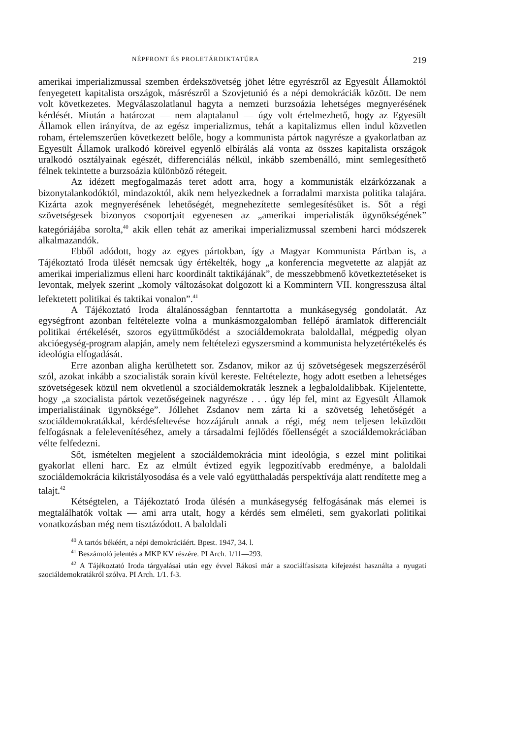NÉPFRONT ÉS PROLETÁRDIKTATÚRA 219
amerikai imperializmussal szemben érdekszövetség jöhet létre egyrészről az Egyesült Államoktól fenyegetett kapitalista országok, másrészről a Szovjetunió és a népi demokráciák között. De nem volt következetes. Megválaszolatlanul hagyta a nemzeti burzsoázia lehetséges megnyerésének kérdését. Miután a határozat — nem alaptalanul — úgy volt értelmezhető, hogy az Egyesült Államok ellen irányítva, de az egész imperializmus, tehát a kapitalizmus ellen indul közvetlen roham, értelemszerűen következett belőle, hogy a kommunista pártok nagyrésze a gyakorlatban az Egyesült Államok uralkodó köreivel egyenlő elbírálás alá vonta az összes kapitalista országok uralkodó osztályainak egészét, differenciálás nélkül, inkább szembenálló, mint semlegesíthető félnek tekintette a burzsoázia különböző rétegeit.
Az idézett megfogalmazás teret adott arra, hogy a kommunisták elzárkózzanak a bizonytalankodóktól, mindazoktól, akik nem helyezkednek a forradalmi marxista politika talajára. Kizárta azok megnyerésének lehetőségét, megnehezítette semlegesítésüket is. Sőt a régi szövetségesek bizonyos csoportjait egyenesen az „amerikai imperialisták ügynökségének” kategóriájába sorolta,<sup>40</sup> akik ellen tehát az amerikai imperializmussal szembeni harci módszerek alkalmazandók.
Ebből adódott, hogy az egyes pártokban, így a Magyar Kommunista Pártban is, a Tájékoztató Iroda ülését nemcsak úgy értékelték, hogy „a konferencia megvetette az alapját az amerikai imperializmus elleni harc koordinált taktikájának”, de messzebbmenő következtetéseket is levontak, melyek szerint „komoly változásokat dolgozott ki a Kommintern VII. kongresszusa által lefektetett politikai és taktikai vonalon”.<sup>41</sup>
A Tájékoztató Iroda általánosságban fenntartotta a munkásegység gondolatát. Az egységfront azonban feltételezte volna a munkásmozgalomban fellépő áramlatok differenciált politikai értékelését, szoros együttműködést a szociáldemokrata baloldallal, mégpedig olyan akcióegység-program alapján, amely nem feltételezi egyszersmind a kommunista helyzetértékelés és ideológia elfogadását.
Erre azonban aligha kerülhetett sor. Zsdanov, mikor az új szövetségesek megszerzéséről szól, azokat inkább a szocialisták sorain kívül kereste. Feltételezte, hogy adott esetben a lehetséges szövetségesek közül nem okvetlenül a szociáldemokraták lesznek a legbaloldalibbak. Kijelentette, hogy „a szocialista pártok vezetőségeinek nagyrésze . . . úgy lép fel, mint az Egyesült Államok imperialistáinak ügynöksége”. Jóllehet Zsdanov nem zárta ki a szövetség lehetőségét a szociáldemokratákkal, kérdésfeltevése hozzájárult annak a régi, még nem teljesen leküzdött felfogásnak a felelevenítéséhez, amely a társadalmi fejlődés főellenségét a szociáldemokráciában vélte felfedezni.
Sőt, ismételten megjelent a szociáldemokrácia mint ideológia, s ezzel mint politikai gyakorlat elleni harc. Ez az elmúlt évtized egyik legpozitívabb eredménye, a baloldali szociáldemokrácia kikristályosodása és a vele való együtthaladás perspektívája alatt rendítette meg a talajt.<sup>42</sup>
Kétségtelen, a Tájékoztató Iroda ülésén a munkásegység felfogásának más elemei is megtalálhatók voltak — ami arra utalt, hogy a kérdés sem elméleti, sem gyakorlati politikai vonatkozásban még nem tisztázódott. A baloldali
<sup>40</sup> A tartós békéért, a népi demokráciáért. Bpest. 1947, 34. l.
<sup>41</sup> Beszámoló jelentés a MKP KV részére. PI Arch. 1/11—293.
<sup>42</sup> A Tájékoztató Iroda tárgyalásai után egy évvel Rákosi már a szociálfasiszta kifejezést használta a nyugati szociáldemokratákról szólva. PI Arch. 1/1. f-3.